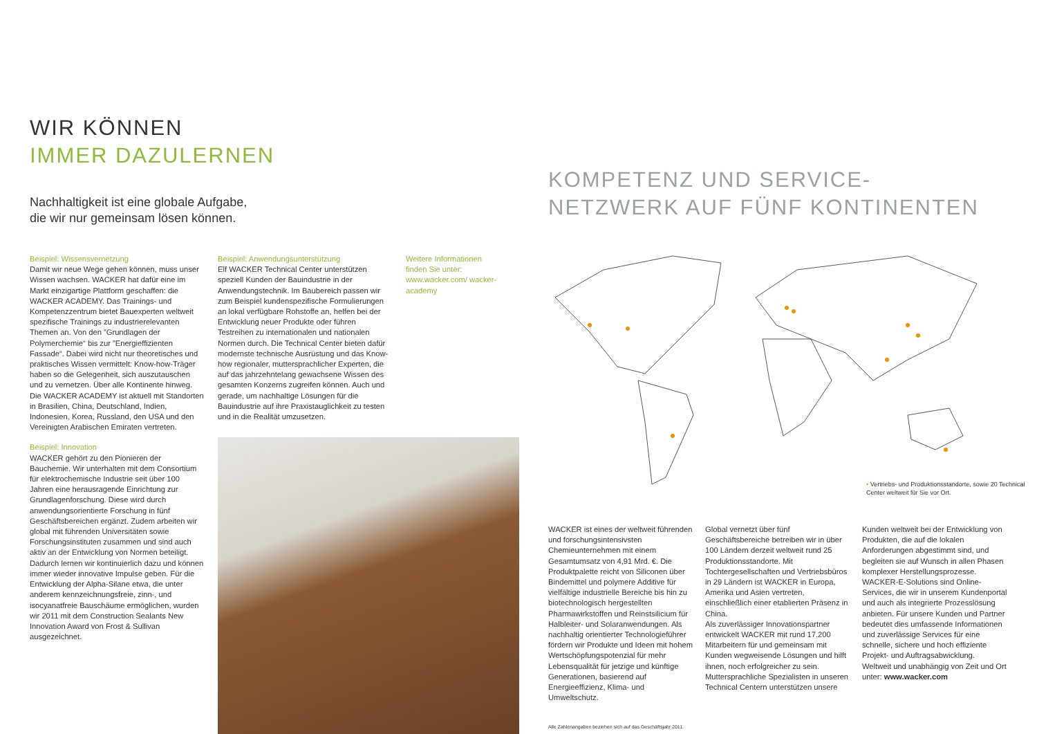WIR KÖNNEN
IMMER DAZULERNEN
Nachhaltigkeit ist eine globale Aufgabe,
die wir nur gemeinsam lösen können.
Beispiel: Wissensvernetzung
Damit wir neue Wege gehen können, muss unser Wissen wachsen. WACKER hat dafür eine im Markt einzigartige Plattform geschaffen: die WACKER ACADEMY. Das Trainings- und Kompetenzzentrum bietet Bauexperten weltweit spezifische Trainings zu industrierelevanten Themen an. Von den ”Grundlagen der Polymerchemie“ bis zur ”Energieffizienten Fassade“. Dabei wird nicht nur theoretisches und praktisches Wissen vermittelt: Know-how-Träger haben so die Gelegenheit, sich auszutauschen und zu vernetzen. Über alle Kontinente hinweg. Die WACKER ACADEMY ist aktuell mit Standorten in Brasilien, China, Deutschland, Indien, Indonesien, Korea, Russland, den USA und den Vereinigten Arabischen Emiraten vertreten.
Beispiel: Innovation
WACKER gehört zu den Pionieren der Bauchemie. Wir unterhalten mit dem Consortium für elektrochemische Industrie seit über 100 Jahren eine herausragende Einrichtung zur Grundlagenforschung. Diese wird durch anwendungsorientierte Forschung in fünf Geschäftsbereichen ergänzt. Zudem arbeiten wir global mit führenden Universitäten sowie Forschungsinstituten zusammen und sind auch aktiv an der Entwicklung von Normen beteiligt. Dadurch lernen wir kontinuierlich dazu und können immer wieder innovative Impulse geben. Für die Entwicklung der Alpha-Silane etwa, die unter anderem kennzeichnungsfreie, zinn-, und isocyanatfreie Bauschäume ermöglichen, wurden wir 2011 mit dem Construction Sealants New Innovation Award von Frost & Sullivan ausgezeichnet.
Beispiel: Anwendungsunterstützung
Elf WACKER Technical Center unterstützen speziell Kunden der Bauindustrie in der Anwendungstechnik. Im Baubereich passen wir zum Beispiel kundenspezifische Formulierungen an lokal verfügbare Rohstoffe an, helfen bei der Entwicklung neuer Produkte oder führen Testreihen zu internationalen und nationalen Normen durch. Die Technical Center bieten dafür modernste technische Ausrüstung und das Know-how regionaler, muttersprachlicher Experten, die auf das jahrzehntelang gewachsene Wissen des gesamten Konzerns zugreifen können. Auch und gerade, um nachhaltige Lösungen für die Bauindustrie auf ihre Praxistauglichkeit zu testen und in die Realität umzusetzen.
Weitere Informationen finden Sie unter: www.wacker.com/ wacker-academy
KOMPETENZ UND SERVICE-
NETZWERK AUF FÜNF KONTINENTEN
• Vertriebs- und Produktionsstandorte, sowie 20 Technical Center weltweit für Sie vor Ort.
WACKER ist eines der weltweit führenden und forschungsintensivsten Chemieunternehmen mit einem Gesamtumsatz von 4,91 Mrd. €. Die Produktpalette reicht von Siliconen über Bindemittel und polymere Additive für vielfältige industrielle Bereiche bis hin zu biotechnologisch hergestellten Pharmawirkstoffen und Reinstsilicium für Halbleiter- und Solaranwendungen. Als nachhaltig orientierter Technologieführer fördern wir Produkte und Ideen mit hohem Wertschöpfungspotenzial für mehr Lebensqualität für jetzige und künftige Generationen, basierend auf Energieeffizienz, Klima- und Umweltschutz.
Alle Zahlenangaben beziehen sich auf das Geschäftsjahr 2011.
Global vernetzt über fünf Geschäftsbereiche betreiben wir in über 100 Ländern derzeit weltweit rund 25 Produktionsstandorte. Mit Tochtergesellschaften und Vertriebsbüros in 29 Ländern ist WACKER in Europa, Amerika und Asien vertreten, einschließlich einer etablierten Präsenz in China.
Als zuverlässiger Innovationspartner entwickelt WACKER mit rund 17.200 Mitarbeitern für und gemeinsam mit Kunden wegweisende Lösungen und hilft ihnen, noch erfolgreicher zu sein. Muttersprachliche Spezialisten in unseren Technical Centern unterstützen unsere
Kunden weltweit bei der Entwicklung von Produkten, die auf die lokalen Anforderungen abgestimmt sind, und begleiten sie auf Wunsch in allen Phasen komplexer Herstellungsprozesse.
WACKER-E-Solutions sind Online-Services, die wir in unserem Kundenportal und auch als integrierte Prozesslösung anbieten. Für unsere Kunden und Partner bedeutet dies umfassende Informationen und zuverlässige Services für eine schnelle, sichere und hoch effiziente Projekt- und Auftragsabwicklung.
Weltweit und unabhängig von Zeit und Ort unter: www.wacker.com